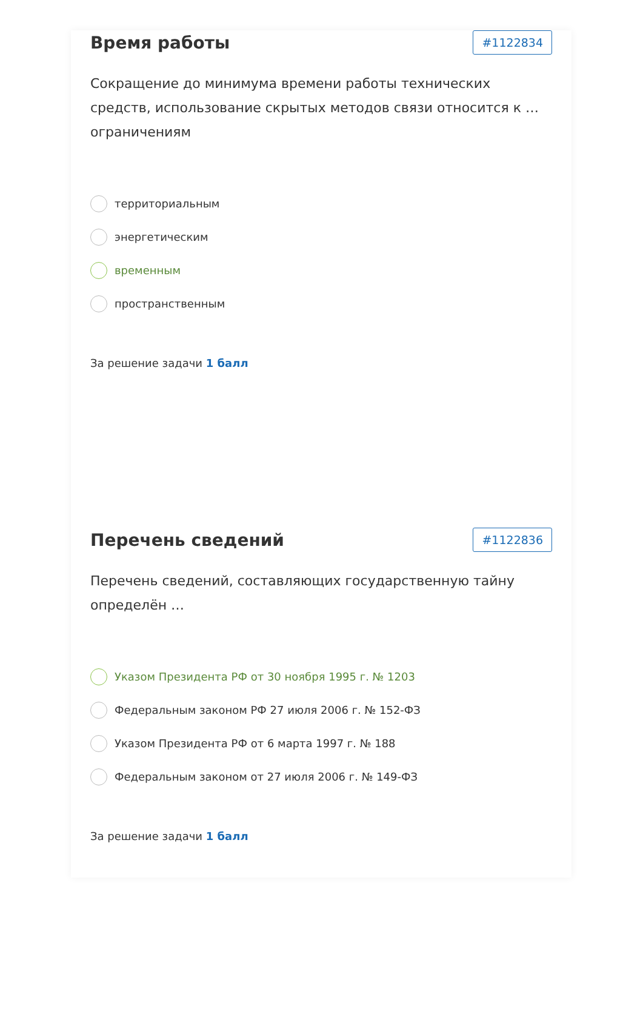Время работы
#1122834
Сокращение до минимума времени работы технических средств, использование скрытых методов связи относится к … ограничениям
территориальным
энергетическим
временным
пространственным
За решение задачи 1 балл
Перечень сведений
#1122836
Перечень сведений, составляющих государственную тайну определён …
Указом Президента РФ от 30 ноября 1995 г. № 1203
Федеральным законом РФ 27 июля 2006 г. № 152-ФЗ
Указом Президента РФ от 6 марта 1997 г. № 188
Федеральным законом от 27 июля 2006 г. № 149-ФЗ
За решение задачи 1 балл